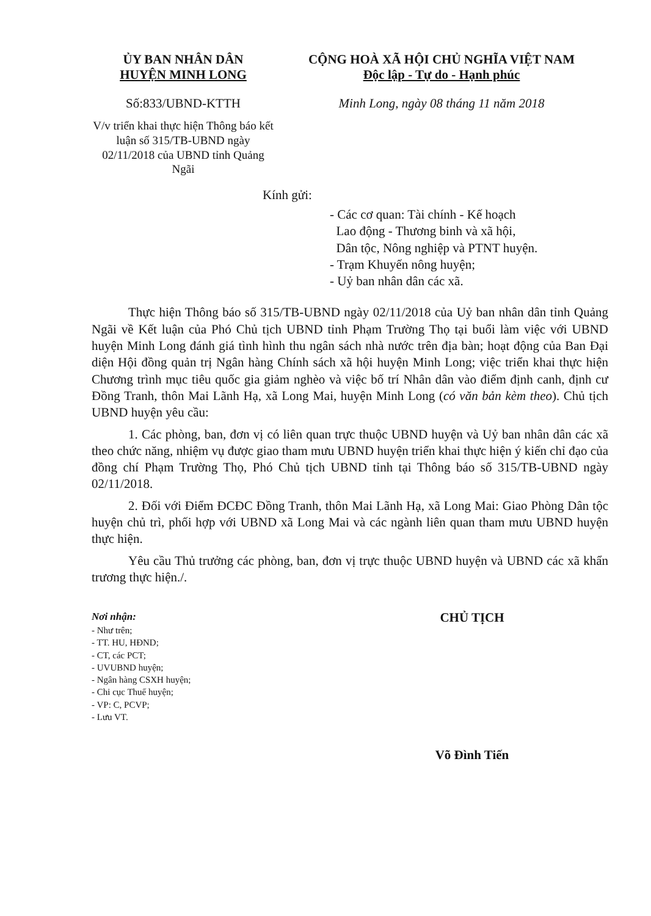ỦY BAN NHÂN DÂN
HUYỆN MINH LONG
Số:833/UBND-KTTH
V/v triển khai thực hiện Thông báo kết luận số 315/TB-UBND ngày 02/11/2018 của UBND tỉnh Quảng Ngãi
CỘNG HOÀ XÃ HỘI CHỦ NGHĨA VIỆT NAM
Độc lập - Tự do - Hạnh phúc
Minh Long, ngày 08 tháng 11 năm 2018
Kính gửi:
- Các cơ quan: Tài chính - Kế hoạch
Lao động - Thương binh và xã hội,
Dân tộc, Nông nghiệp và PTNT huyện.
- Trạm Khuyến nông huyện;
- Uỷ ban nhân dân các xã.
Thực hiện Thông báo số 315/TB-UBND ngày 02/11/2018 của Uỷ ban nhân dân tỉnh Quảng Ngãi về Kết luận của Phó Chủ tịch UBND tỉnh Phạm Trường Thọ tại buổi làm việc với UBND huyện Minh Long đánh giá tình hình thu ngân sách nhà nước trên địa bàn; hoạt động của Ban Đại diện Hội đồng quản trị Ngân hàng Chính sách xã hội huyện Minh Long; việc triển khai thực hiện Chương trình mục tiêu quốc gia giảm nghèo và việc bố trí Nhân dân vào điểm định canh, định cư Đồng Tranh, thôn Mai Lãnh Hạ, xã Long Mai, huyện Minh Long (có văn bản kèm theo). Chủ tịch UBND huyện yêu cầu:
1. Các phòng, ban, đơn vị có liên quan trực thuộc UBND huyện và Uỷ ban nhân dân các xã theo chức năng, nhiệm vụ được giao tham mưu UBND huyện triển khai thực hiện ý kiến chỉ đạo của đồng chí Phạm Trường Thọ, Phó Chủ tịch UBND tỉnh tại Thông báo số 315/TB-UBND ngày 02/11/2018.
2. Đối với Điểm ĐCĐC Đồng Tranh, thôn Mai Lãnh Hạ, xã Long Mai: Giao Phòng Dân tộc huyện chủ trì, phối hợp với UBND xã Long Mai và các ngành liên quan tham mưu UBND huyện thực hiện.
Yêu cầu Thủ trưởng các phòng, ban, đơn vị trực thuộc UBND huyện và UBND các xã khẩn trương thực hiện./.
Nơi nhận:
- Như trên;
- TT. HU, HĐND;
- CT, các PCT;
- UVUBND huyện;
- Ngân hàng CSXH huyện;
- Chi cục Thuế huyện;
- VP: C, PCVP;
- Lưu VT.
CHỦ TỊCH
Võ Đình Tiến